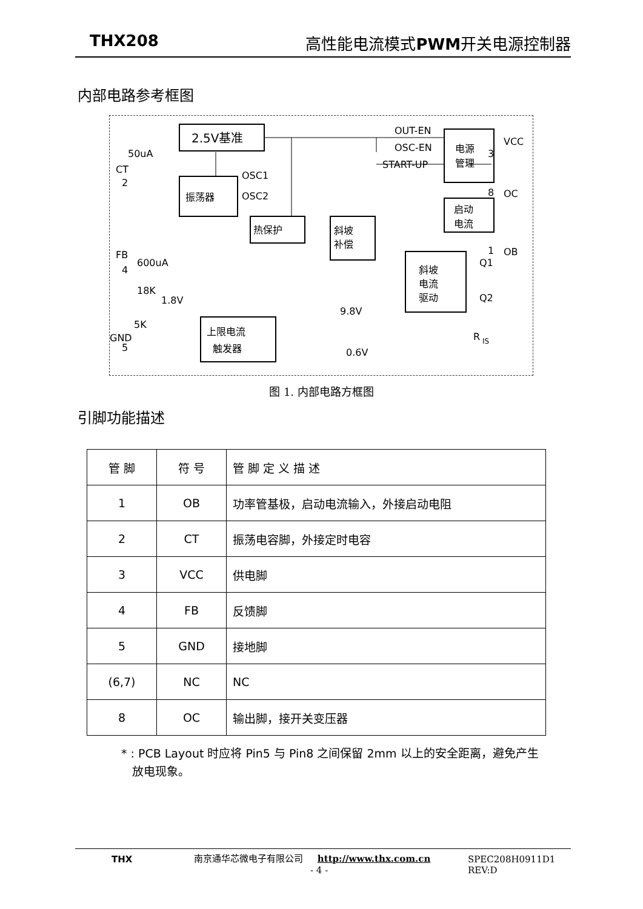THX208 高性能电流模式 PWM开关电源控制器
内部电路参考框图
2.5V基准
电源
管理
振荡器
启动
电流
热保护
斜坡
补偿
斜坡
电流
驱动
上限电流
触发器
OUT-EN
OSC-EN
START-UP
OSC1
OSC2
CT
FB
GND
VCC
OC
OB
2
4
5
3
8
1
50uA
600uA
18K
5K
1.8V
9.8V
0.6V
Q1
Q2
R
IS
图 1. 内部电路方框图
引脚功能描述
| 管 脚 | 符 号 | 管 脚 定 义 描 述 |
| --- | --- | --- |
| 1 | OB | 功率管基极，启动电流输入，外接启动电阻 |
| 2 | CT | 振荡电容脚，外接定时电容 |
| 3 | VCC | 供电脚 |
| 4 | FB | 反馈脚 |
| 5 | GND | 接地脚 |
| (6,7) | NC | NC |
| 8 | OC | 输出脚，接开关变压器 |
* : PCB Layout 时应将 Pin5 与 Pin8 之间保留 2mm 以上的安全距离，避免产生
放电现象。
THX
南京通华芯微电子有限公司 http://www.thx.com.cn
- 4 -
SPEC208H0911D1
REV:D